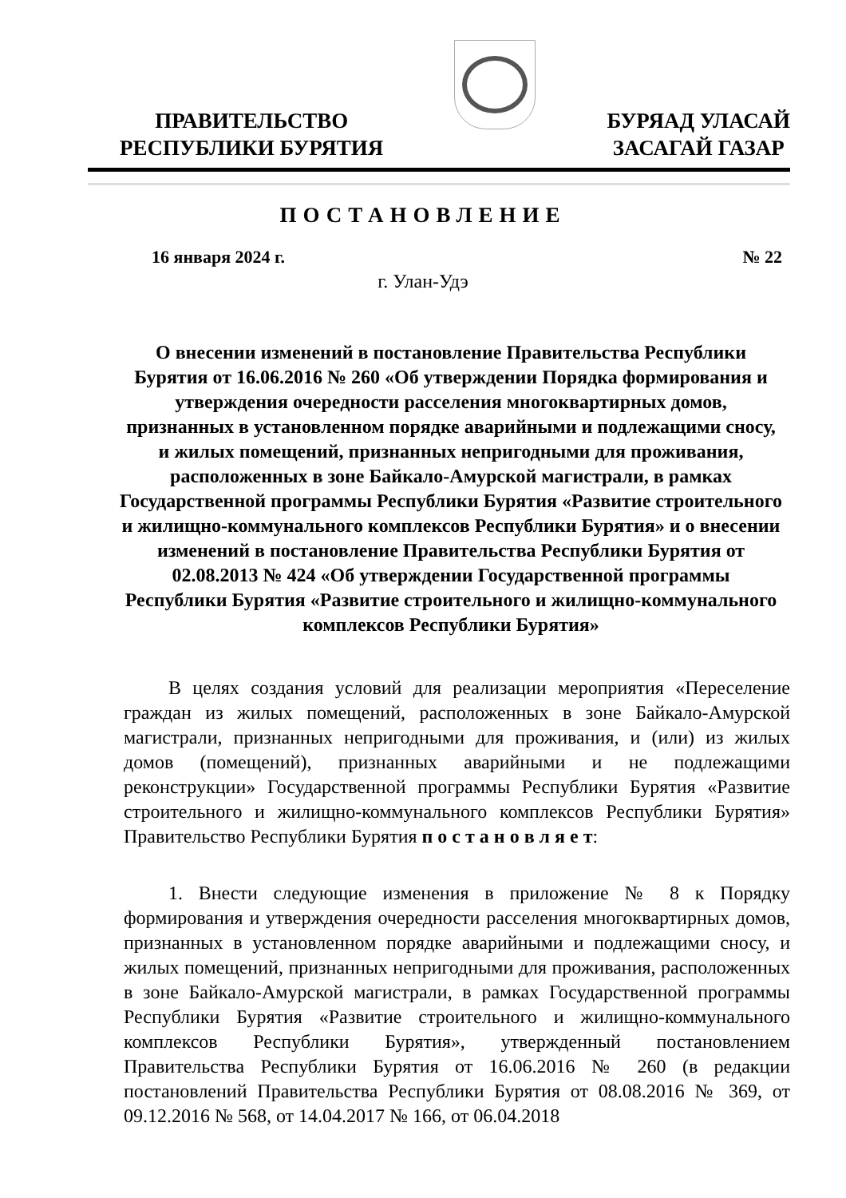ПРАВИТЕЛЬСТВО
РЕСПУБЛИКИ БУРЯТИЯ
БУРЯАД УЛАСАЙ
ЗАСАГАЙ ГАЗАР
ПОСТАНОВЛЕНИЕ
16 января 2024 г. № 22
г. Улан-Удэ
О внесении изменений в постановление Правительства Республики Бурятия от 16.06.2016 № 260 «Об утверждении Порядка формирования и утверждения очередности расселения многоквартирных домов, признанных в установленном порядке аварийными и подлежащими сносу, и жилых помещений, признанных непригодными для проживания, расположенных в зоне Байкало-Амурской магистрали, в рамках Государственной программы Республики Бурятия «Развитие строительного и жилищно-коммунального комплексов Республики Бурятия» и о внесении изменений в постановление Правительства Республики Бурятия от 02.08.2013 № 424 «Об утверждении Государственной программы Республики Бурятия «Развитие строительного и жилищно-коммунального комплексов Республики Бурятия»
В целях создания условий для реализации мероприятия «Переселение граждан из жилых помещений, расположенных в зоне Байкало-Амурской магистрали, признанных непригодными для проживания, и (или) из жилых домов (помещений), признанных аварийными и не подлежащими реконструкции» Государственной программы Республики Бурятия «Развитие строительного и жилищно-коммунального комплексов Республики Бурятия» Правительство Республики Бурятия п о с т а н о в л я е т:
1. Внести следующие изменения в приложение № 8 к Порядку формирования и утверждения очередности расселения многоквартирных домов, признанных в установленном порядке аварийными и подлежащими сносу, и жилых помещений, признанных непригодными для проживания, расположенных в зоне Байкало-Амурской магистрали, в рамках Государственной программы Республики Бурятия «Развитие строительного и жилищно-коммунального комплексов Республики Бурятия», утвержденный постановлением Правительства Республики Бурятия от 16.06.2016 № 260 (в редакции постановлений Правительства Республики Бурятия от 08.08.2016 № 369, от 09.12.2016 № 568, от 14.04.2017 № 166, от 06.04.2018